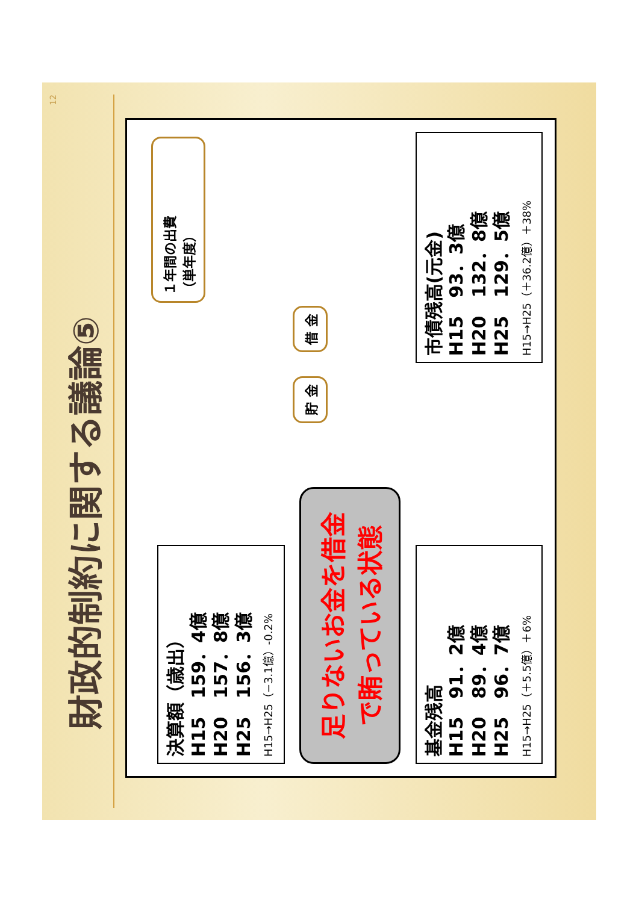12
財政的制約に関する議論⑤
決算額（歳出）
H15　159．4億
H20　157．8億
H25　156．3億
H15→H25（−3.1億）-0.2%
足りないお金を借金
で賄っている状態
基金残高
H15　91．2億
H20　89．4億
H25　96．7億
H15→H25（＋5.5億）＋6%
１年間の出費
（単年度）
貯 金
借 金
市債残高(元金)
H15　93．3億
H20　132．8億
H25　129．5億
H15→H25（＋36.2億）＋38%